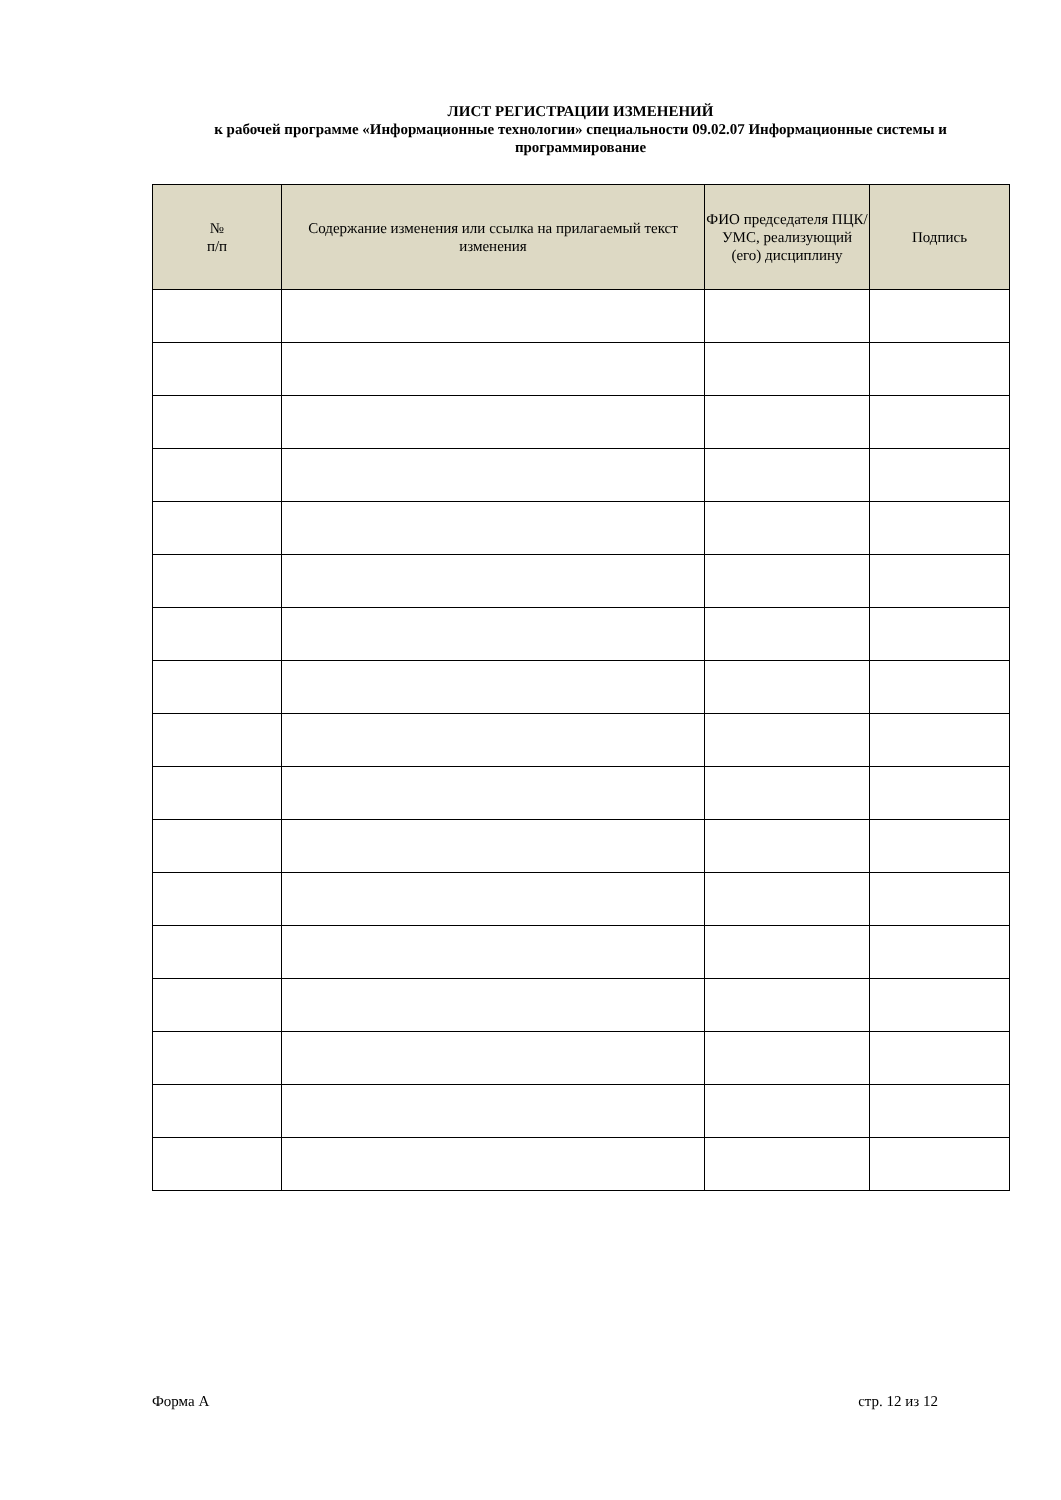ЛИСТ РЕГИСТРАЦИИ ИЗМЕНЕНИЙ
к рабочей программе «Информационные технологии» специальности 09.02.07 Информационные системы и программирование
| № п/п | Содержание изменения или ссылка на прилагаемый текст изменения | ФИО председателя ПЦК/УМС, реализующий (его) дисциплину | Подпись |
| --- | --- | --- | --- |
Форма А стр. 12 из 12